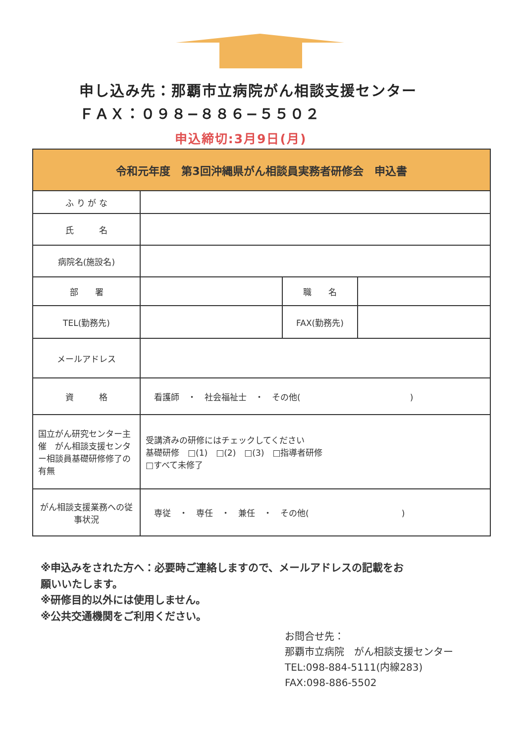申し込み先：那覇市立病院がん相談支援センター
ＦＡＸ：０９８−８８６−５５０２
申込締切:3月9日(月)
| 令和元年度 第3回沖縄県がん相談員実務者研修会 申込書 | | | |
| --- | --- | --- | --- |
| ふ り が な | | | |
| 氏 名 | | | |
| 病院名(施設名) | | | |
| 部 署 | | 職 名 | |
| TEL(勤務先) | | FAX(勤務先) | |
| メールアドレス | | | |
| 資 格 | 看護師 ・ 社会福祉士 ・ その他( ) | | |
| 国立がん研究センター主催 がん相談支援センター相談員基礎研修修了の有無 | 受講済みの研修にはチェックしてください 基礎研修 □(1) □(2) □(3) □指導者研修 □すべて未修了 | | |
| がん相談支援業務への従事状況 | 専従 ・ 専任 ・ 兼任 ・ その他( ) | | |
※申込みをされた方へ：必要時ご連絡しますので、メールアドレスの記載をお
願いいたします。
※研修目的以外には使用しません。
※公共交通機関をご利用ください。
お問合せ先：
那覇市立病院　がん相談支援センター
TEL:098-884-5111(内線283)
FAX:098-886-5502